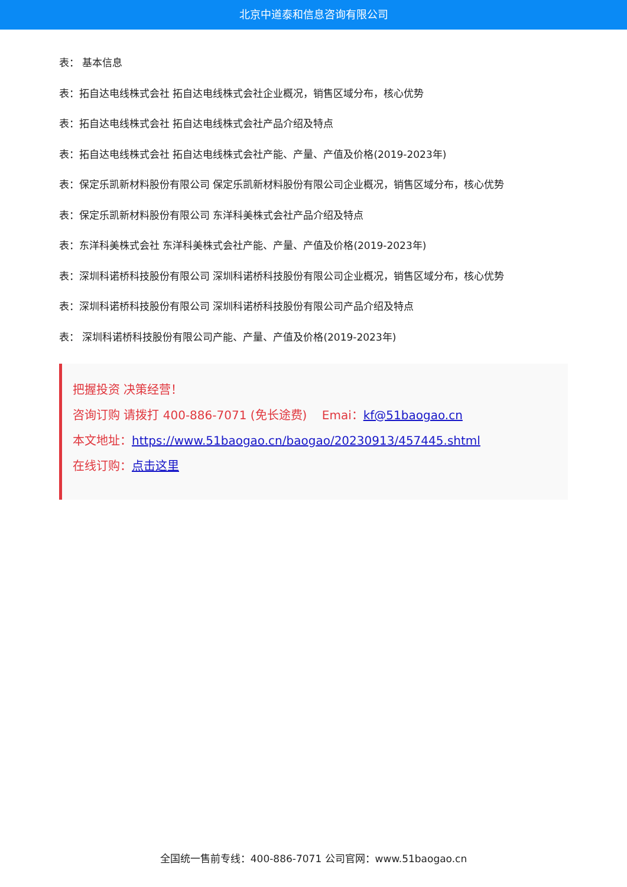北京中道泰和信息咨询有限公司
表： 基本信息
表：拓自达电线株式会社 拓自达电线株式会社企业概况，销售区域分布，核心优势
表：拓自达电线株式会社 拓自达电线株式会社产品介绍及特点
表：拓自达电线株式会社 拓自达电线株式会社产能、产量、产值及价格(2019-2023年)
表：保定乐凯新材料股份有限公司 保定乐凯新材料股份有限公司企业概况，销售区域分布，核心优势
表：保定乐凯新材料股份有限公司 东洋科美株式会社产品介绍及特点
表：东洋科美株式会社 东洋科美株式会社产能、产量、产值及价格(2019-2023年)
表：深圳科诺桥科技股份有限公司 深圳科诺桥科技股份有限公司企业概况，销售区域分布，核心优势
表：深圳科诺桥科技股份有限公司 深圳科诺桥科技股份有限公司产品介绍及特点
表： 深圳科诺桥科技股份有限公司产能、产量、产值及价格(2019-2023年)
把握投资 决策经营！
咨询订购 请拨打 400-886-7071 (免长途费) Emai：kf@51baogao.cn
本文地址：https://www.51baogao.cn/baogao/20230913/457445.shtml
在线订购：点击这里
全国统一售前专线：400-886-7071 公司官网：www.51baogao.cn